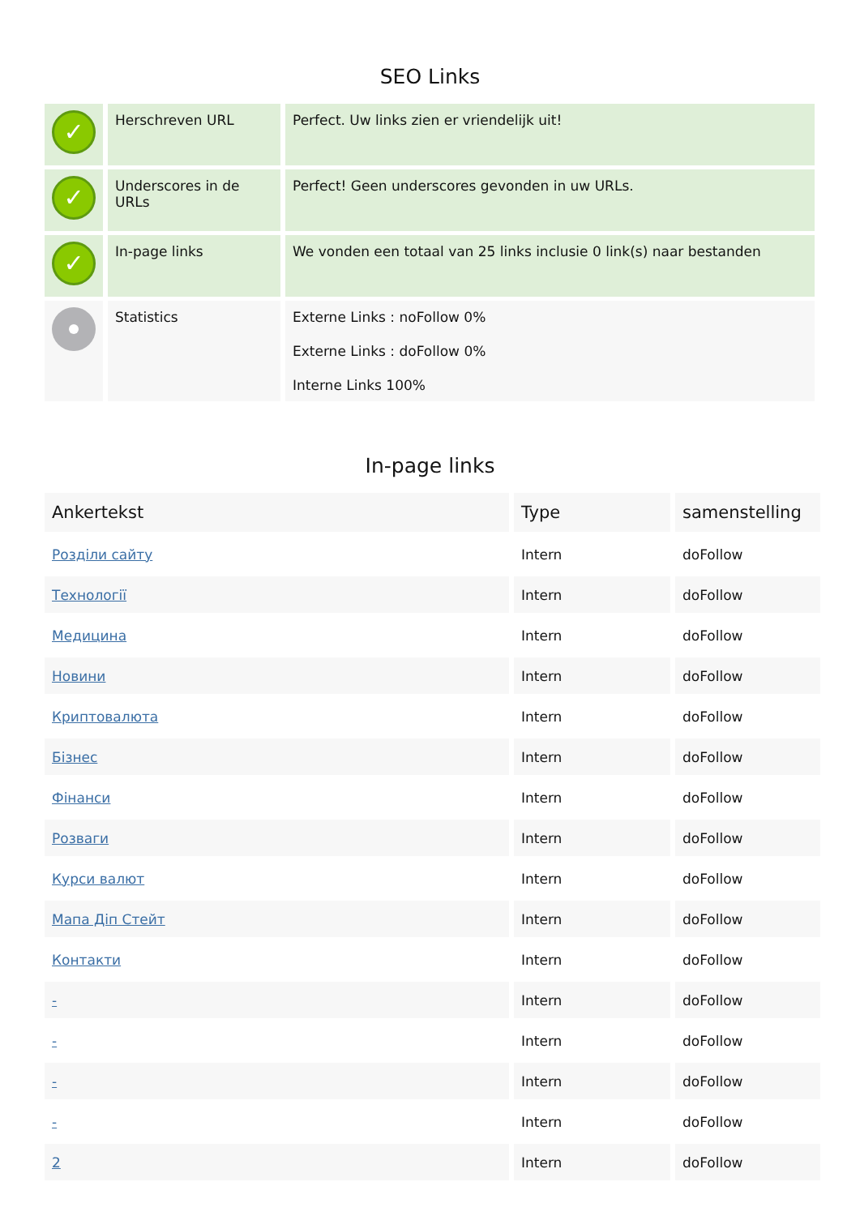SEO Links
| ✓ | Herschreven URL | Perfect. Uw links zien er vriendelijk uit! |
| ✓ | Underscores in de URLs | Perfect! Geen underscores gevonden in uw URLs. |
| ✓ | In-page links | We vonden een totaal van 25 links inclusie 0 link(s) naar bestanden |
| | Statistics | Externe Links : noFollow 0% Externe Links : doFollow 0% Interne Links 100% |
In-page links
| Ankertekst | Type | samenstelling |
| --- | --- | --- |
| Розділи сайту | Intern | doFollow |
| Технології | Intern | doFollow |
| Медицина | Intern | doFollow |
| Новини | Intern | doFollow |
| Криптовалюта | Intern | doFollow |
| Бізнес | Intern | doFollow |
| Фінанси | Intern | doFollow |
| Розваги | Intern | doFollow |
| Курси валют | Intern | doFollow |
| Мапа Діп Стейт | Intern | doFollow |
| Контакти | Intern | doFollow |
| - | Intern | doFollow |
| - | Intern | doFollow |
| - | Intern | doFollow |
| - | Intern | doFollow |
| 2 | Intern | doFollow |